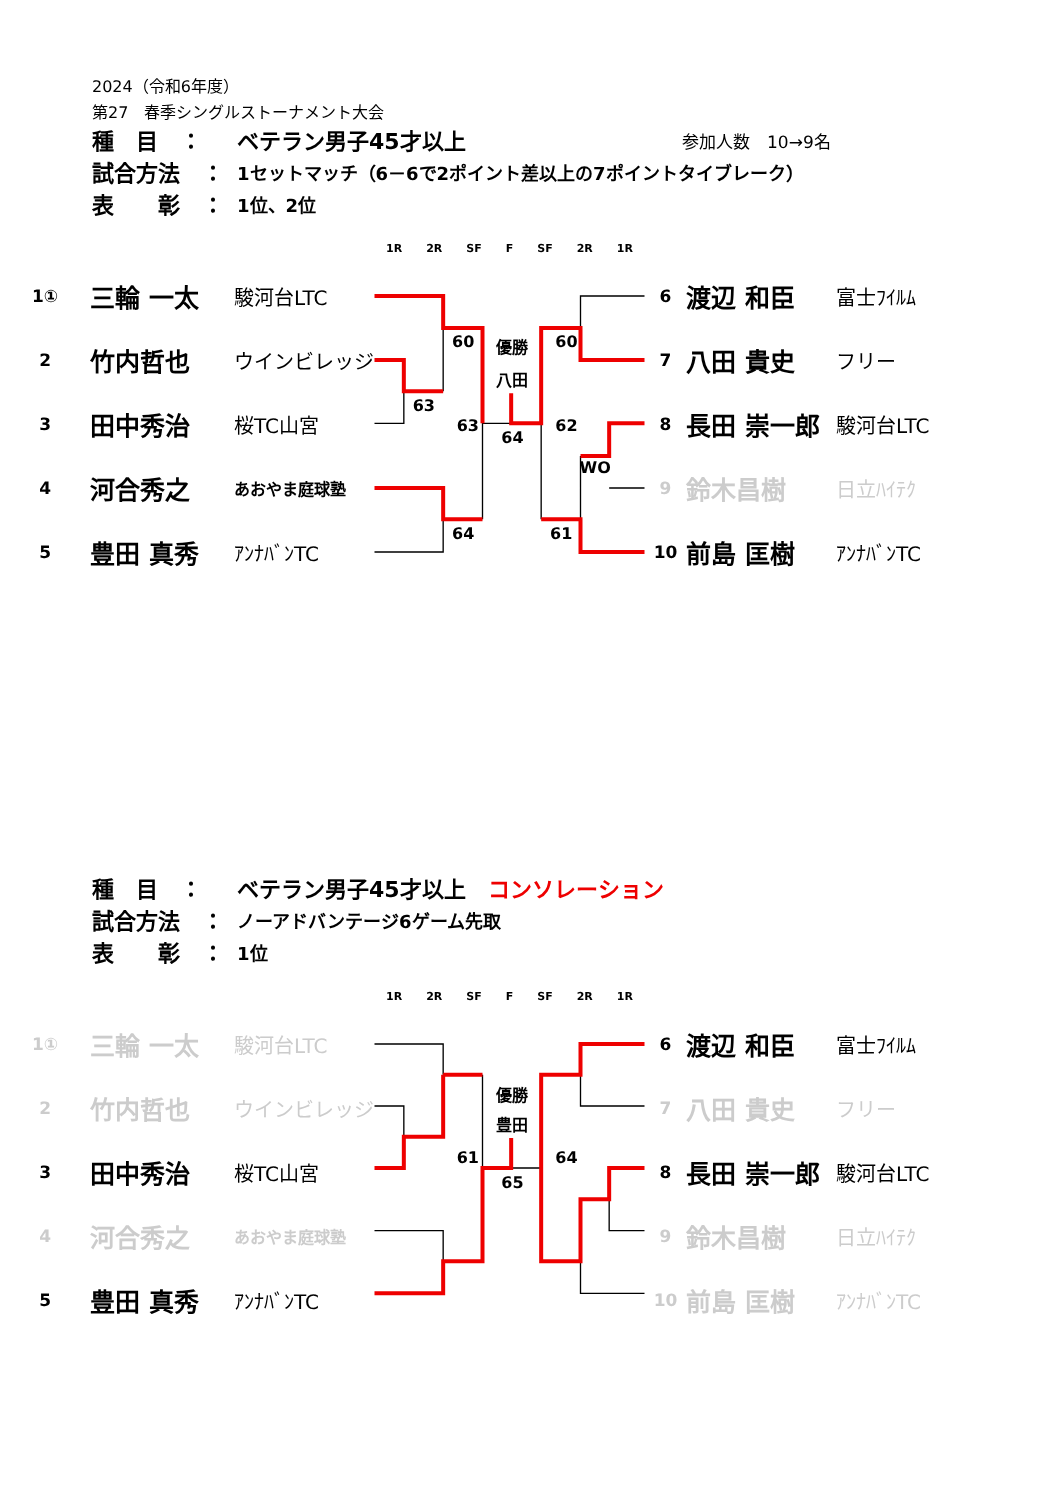2024（令和6年度）
第27　春季シングルストーナメント大会
種　目　： ベテラン男子45才以上 参加人数　10→9名
試合方法　： 1セットマッチ（6－6で2ポイント差以上の7ポイントタイブレーク）
表　　彰　： 1位、2位
1R 2R SF F SF 2R 1R
| 1① | 三輪 一太 | 駿河台LTC |
| 2 | 竹内哲也 | ウインビレッジ |
| 3 | 田中秀治 | 桜TC山宮 |
| 4 | 河合秀之 | あおやま庭球塾 |
| 5 | 豊田 真秀 | ｱﾝﾅﾊﾞﾝTC |
60
63
63
64
64
60
62
WO
61
優勝
八田
| 6 | 渡辺 和臣 | 富士ﾌｲﾙﾑ |
| 7 | 八田 貴史 | フリー |
| 8 | 長田 崇一郎 | 駿河台LTC |
| 9 | 鈴木昌樹 | 日立ﾊｲﾃｸ |
| 10 | 前島 匡樹 | ｱﾝﾅﾊﾞﾝTC |
種　目　： ベテラン男子45才以上　コンソレーション
試合方法　： ノーアドバンテージ6ゲーム先取
表　　彰　： 1位
1R 2R SF F SF 2R 1R
| 1① | 三輪 一太 | 駿河台LTC |
| 2 | 竹内哲也 | ウインビレッジ |
| 3 | 田中秀治 | 桜TC山宮 |
| 4 | 河合秀之 | あおやま庭球塾 |
| 5 | 豊田 真秀 | ｱﾝﾅﾊﾞﾝTC |
61
65
64
優勝
豊田
| 6 | 渡辺 和臣 | 富士ﾌｲﾙﾑ |
| 7 | 八田 貴史 | フリー |
| 8 | 長田 崇一郎 | 駿河台LTC |
| 9 | 鈴木昌樹 | 日立ﾊｲﾃｸ |
| 10 | 前島 匡樹 | ｱﾝﾅﾊﾞﾝTC |